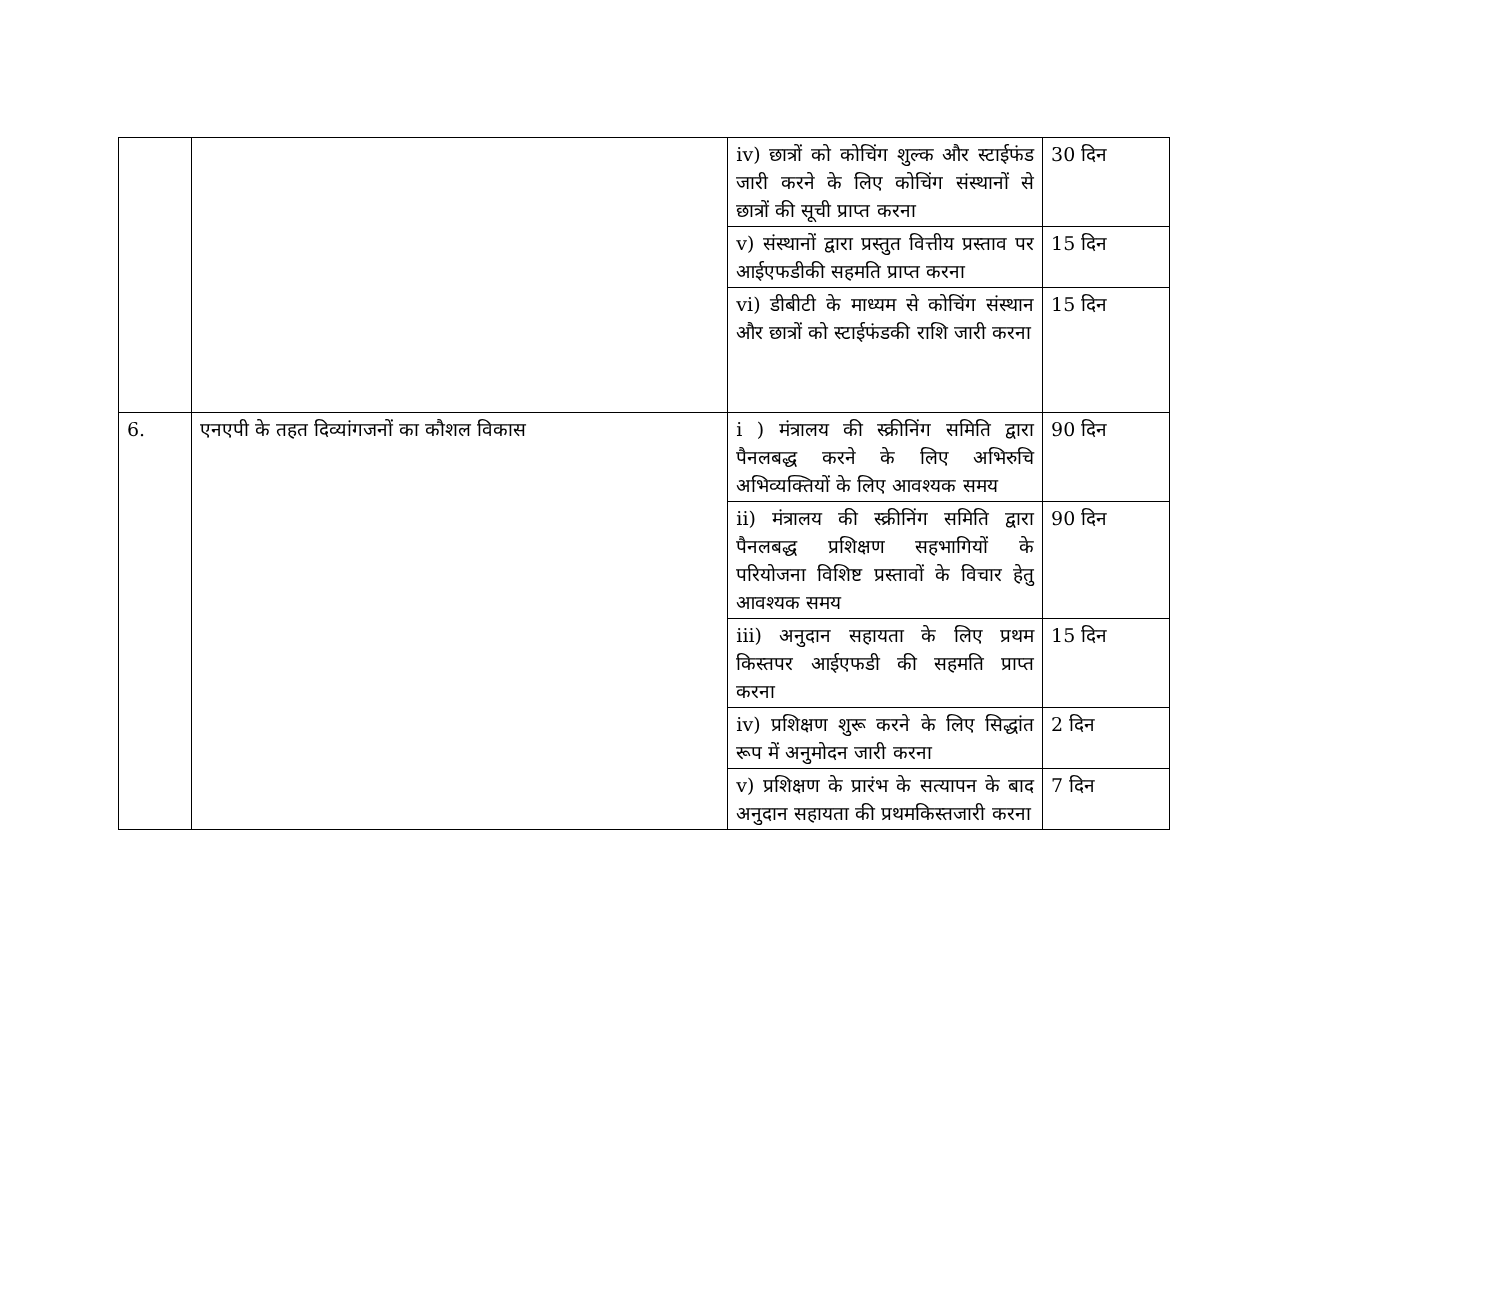| | | iv) छात्रों को कोचिंग शुल्क और स्टाईफंड जारी करने के लिए कोचिंग संस्थानों से छात्रों की सूची प्राप्त करना | 30 दिन |
| | | v) संस्थानों द्वारा प्रस्तुत वित्तीय प्रस्ताव पर आईएफडीकी सहमति प्राप्त करना | 15 दिन |
| | | vi) डीबीटी के माध्यम से कोचिंग संस्थान और छात्रों को स्टाईफंडकी राशि जारी करना | 15 दिन |
| 6. | एनएपी के तहत दिव्यांगजनों का कौशल विकास | i ) मंत्रालय की स्क्रीनिंग समिति द्वारा पैनलबद्ध करने के लिए अभिरुचि अभिव्यक्तियों के लिए आवश्यक समय | 90 दिन |
| | | ii) मंत्रालय की स्क्रीनिंग समिति द्वारा पैनलबद्ध प्रशिक्षण सहभागियों के परियोजना विशिष्ट प्रस्तावों के विचार हेतु आवश्यक समय | 90 दिन |
| | | iii) अनुदान सहायता के लिए प्रथम किस्तपर आईएफडी की सहमति प्राप्त करना | 15 दिन |
| | | iv) प्रशिक्षण शुरू करने के लिए सिद्धांत रूप में अनुमोदन जारी करना | 2 दिन |
| | | v) प्रशिक्षण के प्रारंभ के सत्यापन के बाद अनुदान सहायता की प्रथमकिस्तजारी करना | 7 दिन |